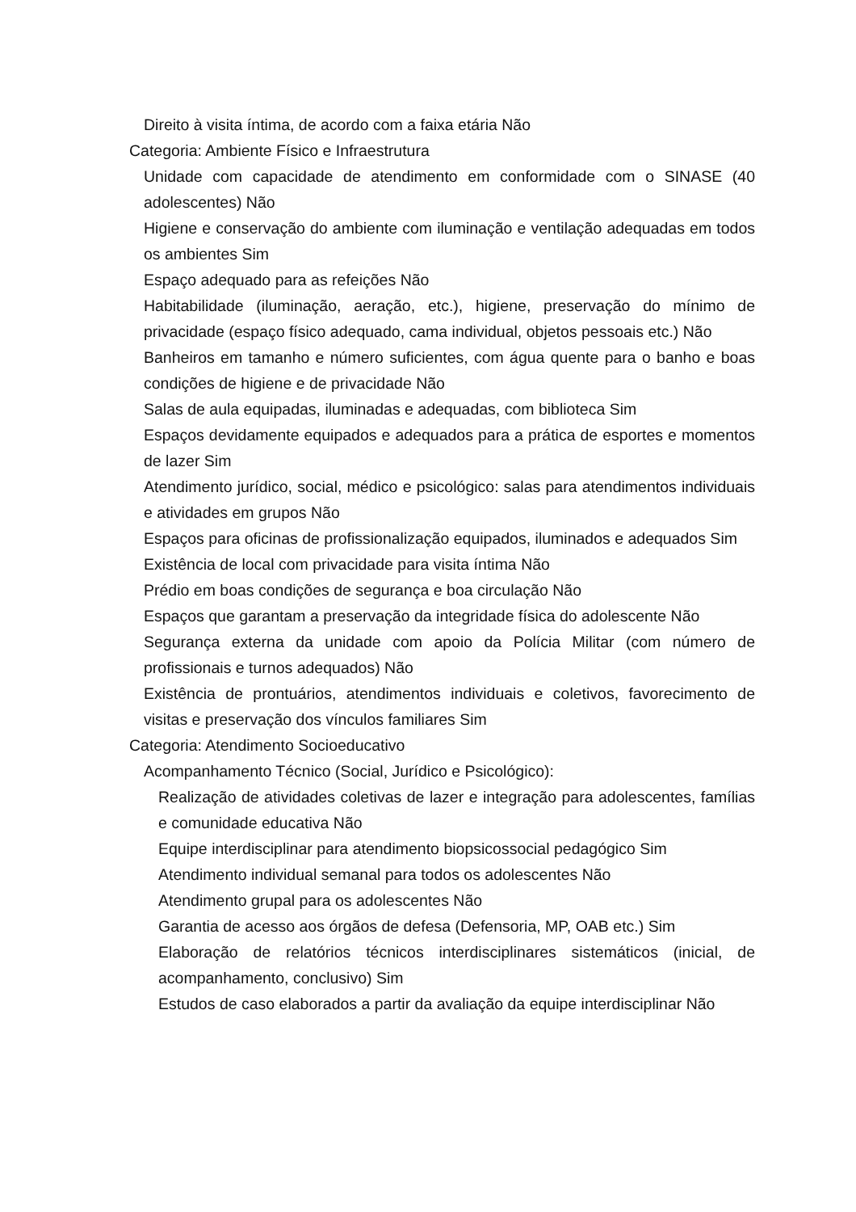Direito à visita íntima, de acordo com a faixa etária Não
Categoria: Ambiente Físico e Infraestrutura
Unidade com capacidade de atendimento em conformidade com o SINASE (40 adolescentes) Não
Higiene e conservação do ambiente com iluminação e ventilação adequadas em todos os ambientes Sim
Espaço adequado para as refeições Não
Habitabilidade (iluminação, aeração, etc.), higiene, preservação do mínimo de privacidade (espaço físico adequado, cama individual, objetos pessoais etc.) Não
Banheiros em tamanho e número suficientes, com água quente para o banho e boas condições de higiene e de privacidade Não
Salas de aula equipadas, iluminadas e adequadas, com biblioteca Sim
Espaços devidamente equipados e adequados para a prática de esportes e momentos de lazer Sim
Atendimento jurídico, social, médico e psicológico: salas para atendimentos individuais e atividades em grupos Não
Espaços para oficinas de profissionalização equipados, iluminados e adequados Sim
Existência de local com privacidade para visita íntima Não
Prédio em boas condições de segurança e boa circulação Não
Espaços que garantam a preservação da integridade física do adolescente Não
Segurança externa da unidade com apoio da Polícia Militar (com número de profissionais e turnos adequados) Não
Existência de prontuários, atendimentos individuais e coletivos, favorecimento de visitas e preservação dos vínculos familiares Sim
Categoria: Atendimento Socioeducativo
Acompanhamento Técnico (Social, Jurídico e Psicológico):
Realização de atividades coletivas de lazer e integração para adolescentes, famílias e comunidade educativa Não
Equipe interdisciplinar para atendimento biopsicossocial pedagógico Sim
Atendimento individual semanal para todos os adolescentes Não
Atendimento grupal para os adolescentes Não
Garantia de acesso aos órgãos de defesa (Defensoria, MP, OAB etc.) Sim
Elaboração de relatórios técnicos interdisciplinares sistemáticos (inicial, de acompanhamento, conclusivo) Sim
Estudos de caso elaborados a partir da avaliação da equipe interdisciplinar Não